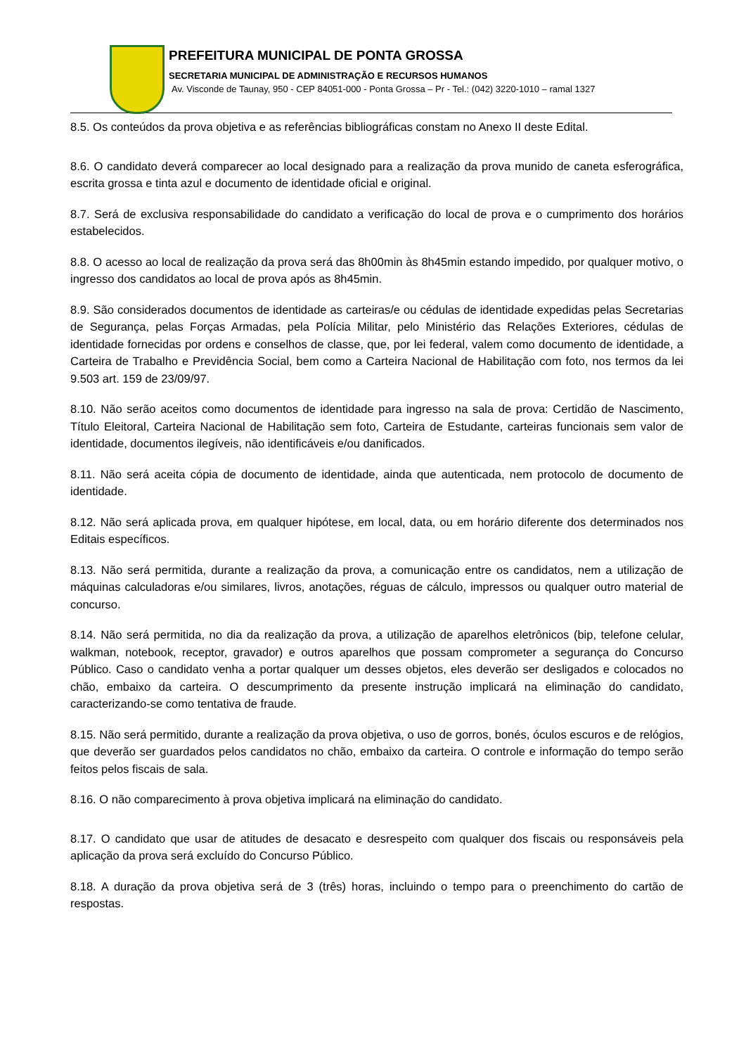PREFEITURA MUNICIPAL DE PONTA GROSSA
SECRETARIA MUNICIPAL DE ADMINISTRAÇÃO E RECURSOS HUMANOS
Av. Visconde de Taunay, 950 - CEP 84051-000 - Ponta Grossa – Pr - Tel.: (042) 3220-1010 – ramal 1327
8.5. Os conteúdos da prova objetiva e as referências bibliográficas constam no Anexo II deste Edital.
8.6. O candidato deverá comparecer ao local designado para a realização da prova munido de caneta esferográfica, escrita grossa e tinta azul e documento de identidade oficial e original.
8.7. Será de exclusiva responsabilidade do candidato a verificação do local de prova e o cumprimento dos horários estabelecidos.
8.8. O acesso ao local de realização da prova será das 8h00min às 8h45min estando impedido, por qualquer motivo, o ingresso dos candidatos ao local de prova após as 8h45min.
8.9. São considerados documentos de identidade as carteiras/e ou cédulas de identidade expedidas pelas Secretarias de Segurança, pelas Forças Armadas, pela Polícia Militar, pelo Ministério das Relações Exteriores, cédulas de identidade fornecidas por ordens e conselhos de classe, que, por lei federal, valem como documento de identidade, a Carteira de Trabalho e Previdência Social, bem como a Carteira Nacional de Habilitação com foto, nos termos da lei 9.503 art. 159 de 23/09/97.
8.10. Não serão aceitos como documentos de identidade para ingresso na sala de prova: Certidão de Nascimento, Título Eleitoral, Carteira Nacional de Habilitação sem foto, Carteira de Estudante, carteiras funcionais sem valor de identidade, documentos ilegíveis, não identificáveis e/ou danificados.
8.11. Não será aceita cópia de documento de identidade, ainda que autenticada, nem protocolo de documento de identidade.
8.12. Não será aplicada prova, em qualquer hipótese, em local, data, ou em horário diferente dos determinados nos Editais específicos.
8.13. Não será permitida, durante a realização da prova, a comunicação entre os candidatos, nem a utilização de máquinas calculadoras e/ou similares, livros, anotações, réguas de cálculo, impressos ou qualquer outro material de concurso.
8.14. Não será permitida, no dia da realização da prova, a utilização de aparelhos eletrônicos (bip, telefone celular, walkman, notebook, receptor, gravador) e outros aparelhos que possam comprometer a segurança do Concurso Público. Caso o candidato venha a portar qualquer um desses objetos, eles deverão ser desligados e colocados no chão, embaixo da carteira. O descumprimento da presente instrução implicará na eliminação do candidato, caracterizando-se como tentativa de fraude.
8.15. Não será permitido, durante a realização da prova objetiva, o uso de gorros, bonés, óculos escuros e de relógios, que deverão ser guardados pelos candidatos no chão, embaixo da carteira. O controle e informação do tempo serão feitos pelos fiscais de sala.
8.16. O não comparecimento à prova objetiva implicará na eliminação do candidato.
8.17. O candidato que usar de atitudes de desacato e desrespeito com qualquer dos fiscais ou responsáveis pela aplicação da prova será excluído do Concurso Público.
8.18. A duração da prova objetiva será de 3 (três) horas, incluindo o tempo para o preenchimento do cartão de respostas.